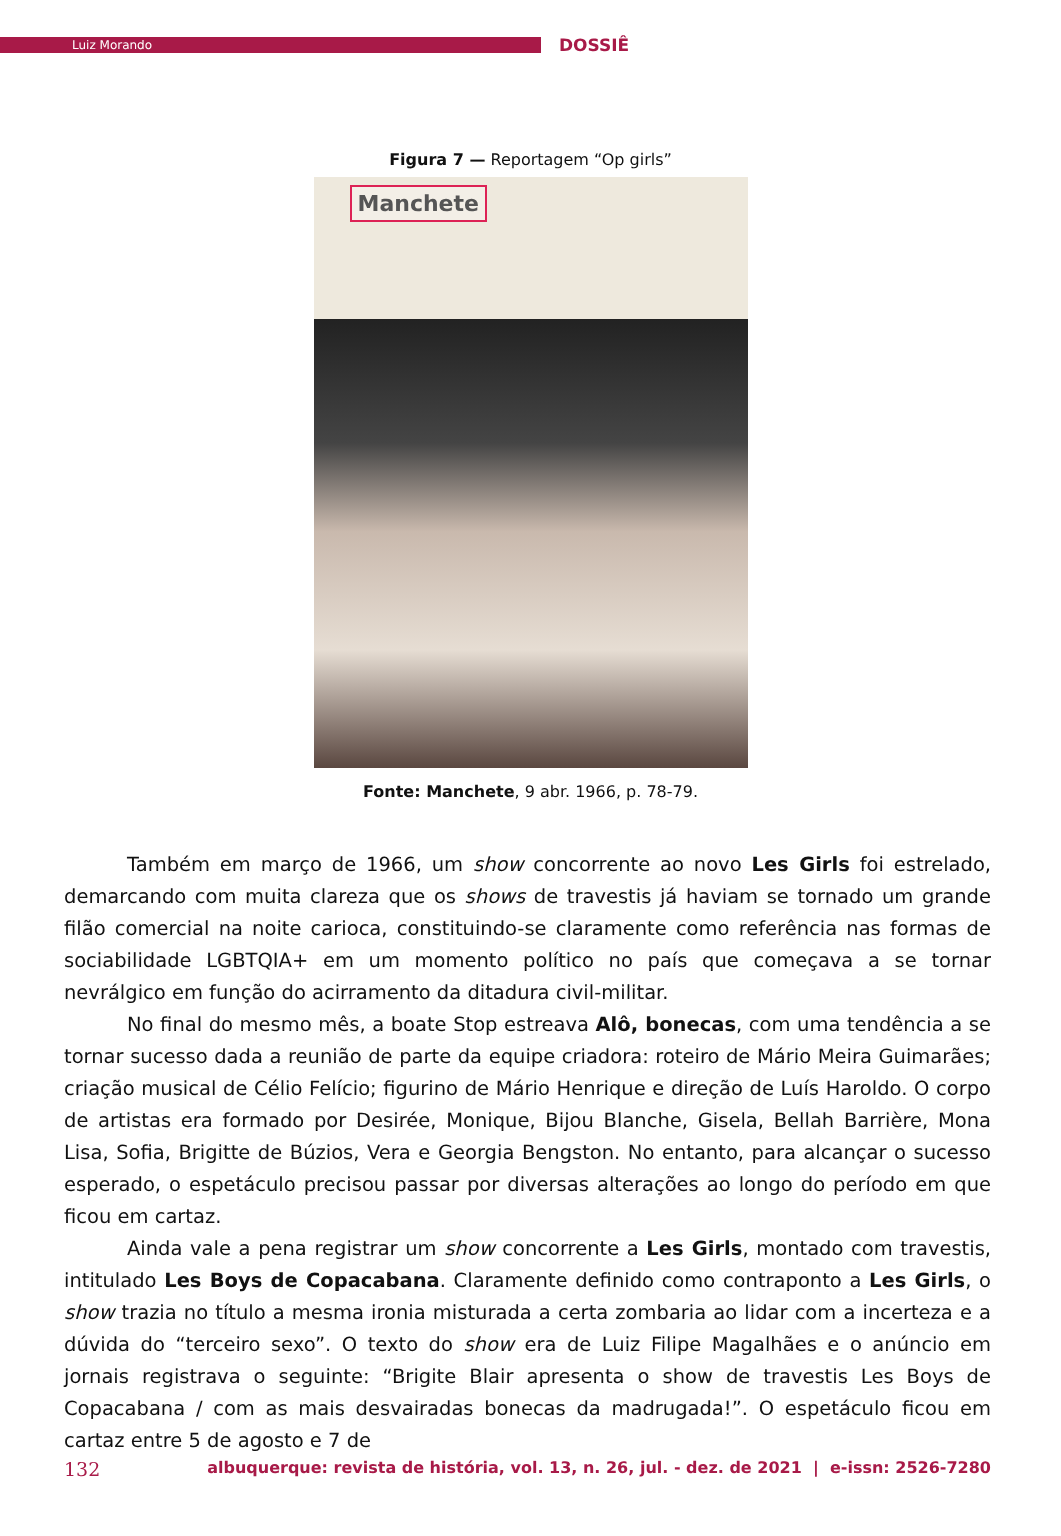Luiz Morando
DOSSIÊ
Figura 7 — Reportagem “Op girls”
Manchete
Fonte: Manchete, 9 abr. 1966, p. 78-79.
Também em março de 1966, um show concorrente ao novo Les Girls foi estrelado, demarcando com muita clareza que os shows de travestis já haviam se tornado um grande filão comercial na noite carioca, constituindo-se claramente como referência nas formas de sociabilidade LGBTQIA+ em um momento político no país que começava a se tornar nevrálgico em função do acirramento da ditadura civil-militar.
No final do mesmo mês, a boate Stop estreava Alô, bonecas, com uma tendência a se tornar sucesso dada a reunião de parte da equipe criadora: roteiro de Mário Meira Guimarães; criação musical de Célio Felício; figurino de Mário Henrique e direção de Luís Haroldo. O corpo de artistas era formado por Desirée, Monique, Bijou Blanche, Gisela, Bellah Barrière, Mona Lisa, Sofia, Brigitte de Búzios, Vera e Georgia Bengston. No entanto, para alcançar o sucesso esperado, o espetáculo precisou passar por diversas alterações ao longo do período em que ficou em cartaz.
Ainda vale a pena registrar um show concorrente a Les Girls, montado com travestis, intitulado Les Boys de Copacabana. Claramente definido como contraponto a Les Girls, o show trazia no título a mesma ironia misturada a certa zombaria ao lidar com a incerteza e a dúvida do “terceiro sexo”. O texto do show era de Luiz Filipe Magalhães e o anúncio em jornais registrava o seguinte: “Brigite Blair apresenta o show de travestis Les Boys de Copacabana / com as mais desvairadas bonecas da madrugada!”. O espetáculo ficou em cartaz entre 5 de agosto e 7 de
132 albuquerque: revista de história, vol. 13, n. 26, jul. - dez. de 2021 | e-issn: 2526-7280